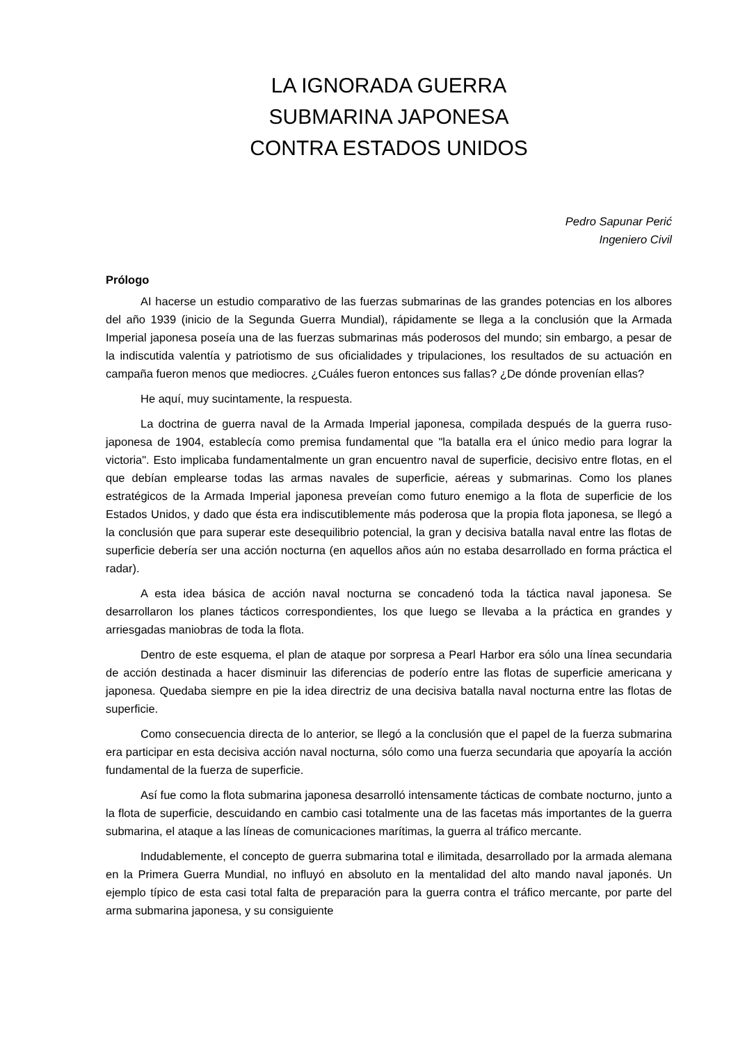LA IGNORADA GUERRA
SUBMARINA JAPONESA
CONTRA ESTADOS UNIDOS
Pedro Sapunar Perić
Ingeniero Civil
Prólogo
AI hacerse un estudio comparativo de las fuerzas submarinas de las grandes potencias en los albores del año 1939 (inicio de la Segunda Guerra Mundial), rápidamente se llega a la conclusión que la Armada Imperial japonesa poseía una de las fuerzas submarinas más poderosos del mundo; sin embargo, a pesar de la indiscutida valentía y patriotismo de sus oficialidades y tripulaciones, los resultados de su actuación en campaña fueron menos que mediocres. ¿Cuáles fueron entonces sus fallas? ¿De dónde provenían ellas?
He aquí, muy sucintamente, la respuesta.
La doctrina de guerra naval de la Armada Imperial japonesa, compilada después de la guerra ruso-japonesa de 1904, establecía como premisa fundamental que "la batalla era el único medio para lograr la victoria". Esto implicaba fundamentalmente un gran encuentro naval de superficie, decisivo entre flotas, en el que debían emplearse todas las armas navales de superficie, aéreas y submarinas. Como los planes estratégicos de la Armada Imperial japonesa preveían como futuro enemigo a la flota de superficie de los Estados Unidos, y dado que ésta era indiscutiblemente más poderosa que la propia flota japonesa, se llegó a la conclusión que para superar este desequilibrio potencial, la gran y decisiva batalla naval entre las flotas de superficie debería ser una acción nocturna (en aquellos años aún no estaba desarrollado en forma práctica el radar).
A esta idea básica de acción naval nocturna se concadenó toda la táctica naval japonesa. Se desarrollaron los planes tácticos correspondientes, los que luego se llevaba a la práctica en grandes y arriesgadas maniobras de toda la flota.
Dentro de este esquema, el plan de ataque por sorpresa a Pearl Harbor era sólo una línea secundaria de acción destinada a hacer disminuir las diferencias de poderío entre las flotas de superficie americana y japonesa. Quedaba siempre en pie la idea directriz de una decisiva batalla naval nocturna entre las flotas de superficie.
Como consecuencia directa de lo anterior, se llegó a la conclusión que el papel de la fuerza submarina era participar en esta decisiva acción naval nocturna, sólo como una fuerza secundaria que apoyaría la acción fundamental de la fuerza de superficie.
Así fue como la flota submarina japonesa desarrolló intensamente tácticas de combate nocturno, junto a la flota de superficie, descuidando en cambio casi totalmente una de las facetas más importantes de la guerra submarina, el ataque a las líneas de comunicaciones marítimas, la guerra al tráfico mercante.
Indudablemente, el concepto de guerra submarina total e ilimitada, desarrollado por la armada alemana en la Primera Guerra Mundial, no influyó en absoluto en la mentalidad del alto mando naval japonés. Un ejemplo típico de esta casi total falta de preparación para la guerra contra el tráfico mercante, por parte del arma submarina japonesa, y su consiguiente